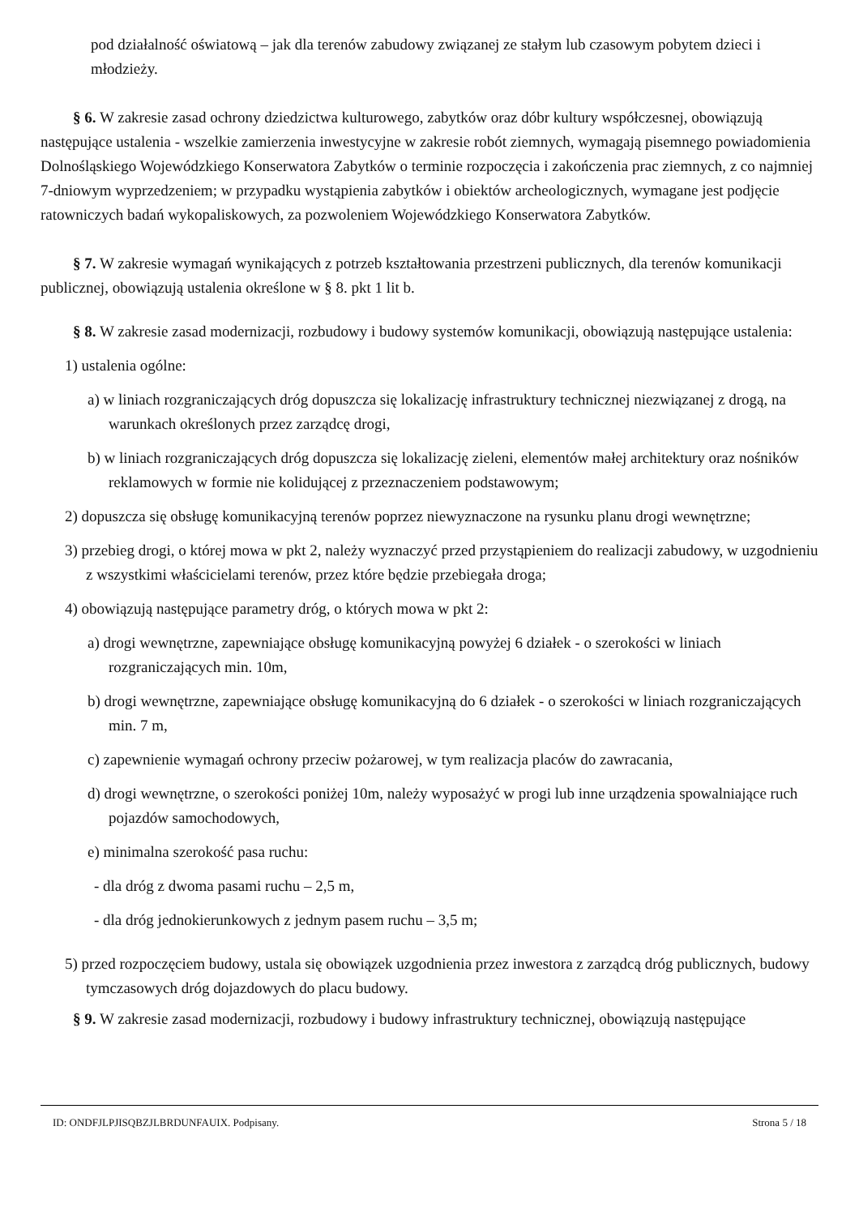pod działalność oświatową – jak dla terenów zabudowy związanej ze stałym lub czasowym pobytem dzieci i młodzieży.
§ 6. W zakresie zasad ochrony dziedzictwa kulturowego, zabytków oraz dóbr kultury współczesnej, obowiązują następujące ustalenia - wszelkie zamierzenia inwestycyjne w zakresie robót ziemnych, wymagają pisemnego powiadomienia Dolnośląskiego Wojewódzkiego Konserwatora Zabytków o terminie rozpoczęcia i zakończenia prac ziemnych, z co najmniej 7-dniowym wyprzedzeniem; w przypadku wystąpienia zabytków i obiektów archeologicznych, wymagane jest podjęcie ratowniczych badań wykopaliskowych, za pozwoleniem Wojewódzkiego Konserwatora Zabytków.
§ 7. W zakresie wymagań wynikających z potrzeb kształtowania przestrzeni publicznych, dla terenów komunikacji publicznej, obowiązują ustalenia określone w § 8. pkt 1 lit b.
§ 8. W zakresie zasad modernizacji, rozbudowy i budowy systemów komunikacji, obowiązują następujące ustalenia:
1) ustalenia ogólne:
a) w liniach rozgraniczających dróg dopuszcza się lokalizację infrastruktury technicznej niezwiązanej z drogą, na warunkach określonych przez zarządcę drogi,
b) w liniach rozgraniczających dróg dopuszcza się lokalizację zieleni, elementów małej architektury oraz nośników reklamowych w formie nie kolidującej z przeznaczeniem podstawowym;
2) dopuszcza się obsługę komunikacyjną terenów poprzez niewyznaczone na rysunku planu drogi wewnętrzne;
3) przebieg drogi, o której mowa w pkt 2, należy wyznaczyć przed przystąpieniem do realizacji zabudowy, w uzgodnieniu z wszystkimi właścicielami terenów, przez które będzie przebiegała droga;
4) obowiązują następujące parametry dróg, o których mowa w pkt 2:
a) drogi wewnętrzne, zapewniające obsługę komunikacyjną powyżej 6 działek - o szerokości w liniach rozgraniczających min. 10m,
b) drogi wewnętrzne, zapewniające obsługę komunikacyjną do 6 działek - o szerokości w liniach rozgraniczających min. 7 m,
c) zapewnienie wymagań ochrony przeciw pożarowej, w tym realizacja placów do zawracania,
d) drogi wewnętrzne, o szerokości poniżej 10m, należy wyposażyć w progi lub inne urządzenia spowalniające ruch pojazdów samochodowych,
e) minimalna szerokość pasa ruchu:
- dla dróg z dwoma pasami ruchu – 2,5 m,
- dla dróg jednokierunkowych z jednym pasem ruchu – 3,5 m;
5) przed rozpoczęciem budowy, ustala się obowiązek uzgodnienia przez inwestora z zarządcą dróg publicznych, budowy tymczasowych dróg dojazdowych do placu budowy.
§ 9. W zakresie zasad modernizacji, rozbudowy i budowy infrastruktury technicznej, obowiązują następujące
ID: ONDFJLPJISQBZJLBRDUNFAUIX. Podpisany. Strona 5 / 18